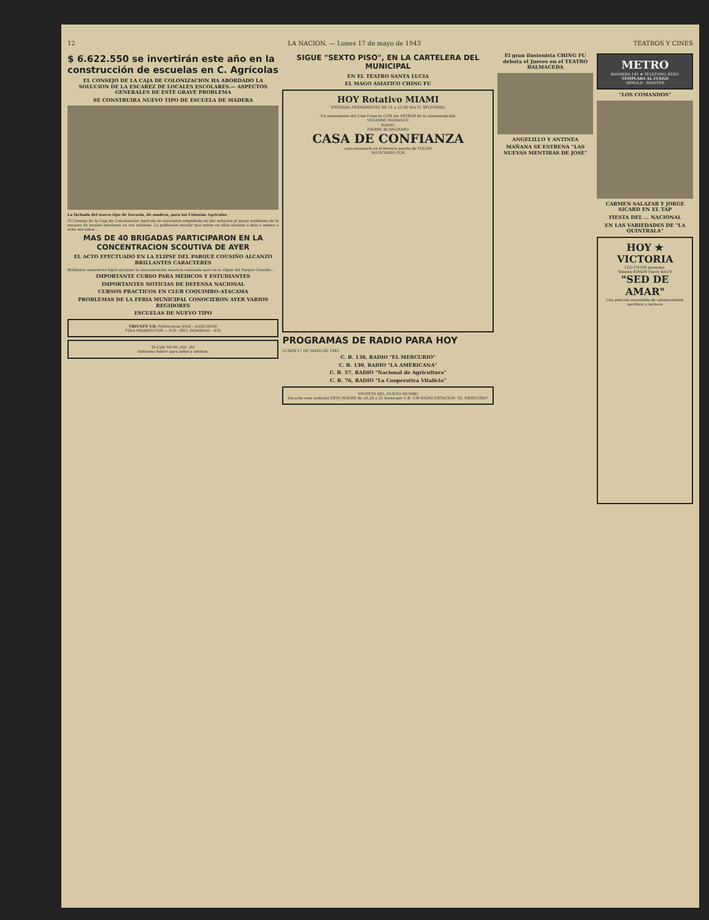12 LA NACION. — Lunes 17 de mayo de 1943 TEATROS Y CINES
$ 6.622.550 se invertirán este año en la construcción de escuelas en C. Agrícolas
EL CONSEJO DE LA CAJA DE COLONIZACION HA ABORDADO LA SOLUCION DE LA ESCAREZ DE LOCALES ESCOLARES.— ASPECTOS GENERALES DE ESTE GRAVE PROBLEMA
SE CONSTRUIRA NUEVO TIPO DE ESCUELA DE MADERA
La fachada del nuevo tipo de Escuela, de madera, para las Colonias Agrícolas
El Consejo de la Caja de Colonización Agrícola se encuentra empeñado en dar solución al grave problema de la escasez de locales escolares en sus colonias. La población escolar que existe en ellas alcanza a más o menos a ocho mil niños...
MAS DE 40 BRIGADAS PARTICIPARON EN LA CONCENTRACION SCOUTIVA DE AYER
EL ACTO EFECTUADO EN LA ELIPSE DEL PARQUE COUSIÑO ALCANZO BRILLANTES CARACTERES
Brillantes caracteres logró alcanzar la concentración scoutiva realizada ayer en la elipse del Parque Cousiño...
IMPORTANTE CURSO PARA MEDICOS Y ESTUDIANTES
IMPORTANTES NOTICIAS DE DEFENSA NACIONAL
CURSOS PRACTICOS EN CLUB COQUIMBO-ATACAMA
PROBLEMAS DE LA FERIA MUNICIPAL CONOCIERON AYER VARIOS REGIDORES
ESCUELAS DE NUEVO TIPO
TRIUNFE UD. Politécnicas DIAZ - GASCOGNE
FIDA PROSPECTOS — 670 - STO. DOMINGO - 670
Té-Café Mi-Mi ¡Nó! ¡Sí!
Delicioso Sabor! para niños y adultos.
SIGUE "SEXTO PISO", EN LA CARTELERA DEL MUNICIPAL
EN EL TEATRO SANTA LUCIA
EL MAGO ASIATICO CHING FU
HOY Rotativo MIAMI
ENTRADA PERMANENTE DE 11 a 23.30 Hrs (T. SPLENDID)
Un monumento del Cine Francés CON los ASTROS de la cinematografía
VIVIANNE ROMANCE
RAIMU
PIERRE BLANCHARD
CASA DE CONFIANZA
cuyo escenario es el heroico puerto de TOLON
NOTICIARIO FOX
PROGRAMAS DE RADIO PARA HOY
LUNES 17 DE MAYO DE 1943
C. B. 138, RADIO "EL MERCURIO"
C. B. 130, RADIO "LA AMERICANA"
C. B. 57, RADIO "Nacional de Agricultura"
C. B. 76, RADIO "La Cooperativa Vitalicia"
EPOPEYA DEL NUEVO MUNDO
Escuche esta audición ESTA NOCHE de 20.30 a 21 horas por C.B. 138 RADIO ESTACION "EL MERCURIO"
El gran ilusionista CHING FU debuta el Jueves en el TEATRO BALMACEDA
ANGELILLO Y ANTINEA
MAÑANA SE ESTRENA "LAS NUEVAS MENTIRAS DE JOSE"
METRO
BANDERA 141 ★ TELEFONO 83361
TEMPLADA AL FUEGO
ARNOLD - BAINTER
"LOS COMANDOS"
CARMEN SALAZAR Y JORGE SICARD EN EL TAP
FIESTA DEL ... NACIONAL
EN LAS VARIEDADES DE "LA QUINTRALA"
HOY ★ VICTORIA
LEO FILMS presenta:
Simone SIMON Harry BAUR
"SED DE AMAR"
Una película encendida de voluptuosidad, sacrificio y ternura